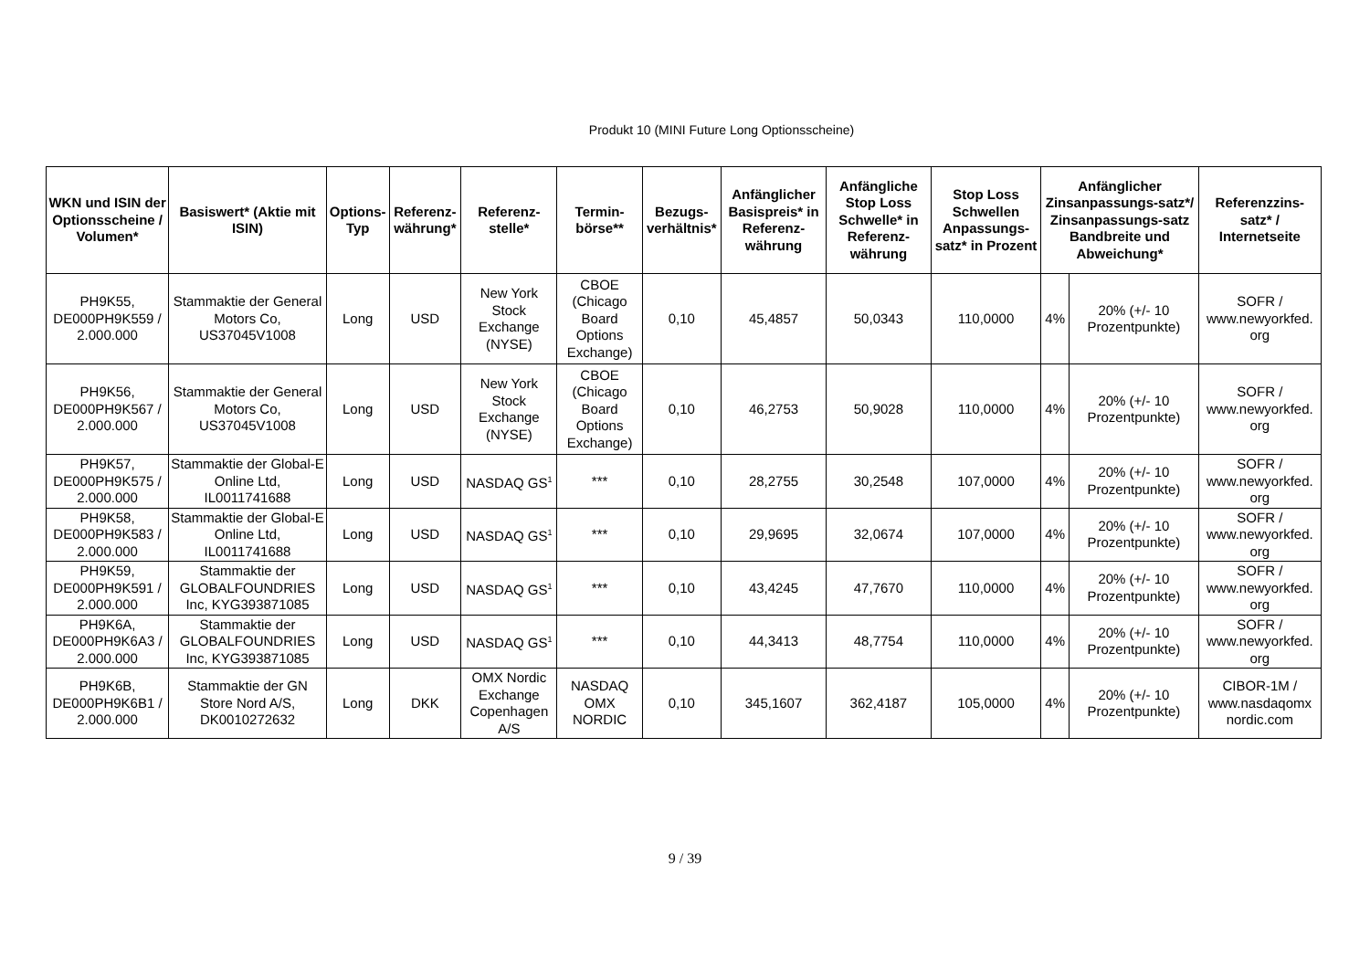Produkt 10 (MINI Future Long Optionsscheine)
| WKN und ISIN der Optionsscheine / Volumen* | Basiswert* (Aktie mit ISIN) | Options-Typ | Referenz-währung* | Referenz-stelle* | Termin-börse** | Bezugs-verhältnis* | Anfänglicher Basispreis* in Referenz-währung | Anfängliche Stop Loss Schwelle* in Referenz-währung | Stop Loss Schwellen Anpassungs-satz* in Prozent | Anfänglicher Zinsanpassungs-satz*/ Zinsanpassungs-satz Bandbreite und Abweichung* | | Referenzzins-satz* / Internetseite |
| --- | --- | --- | --- | --- | --- | --- | --- | --- | --- | --- | --- | --- |
| PH9K55, DE000PH9K559 / 2.000.000 | Stammaktie der General Motors Co, US37045V1008 | Long | USD | New York Stock Exchange (NYSE) | CBOE (Chicago Board Options Exchange) | 0,10 | 45,4857 | 50,0343 | 110,0000 | 4% | 20% (+/- 10 Prozentpunkte) | SOFR / www.newyorkfed. org |
| PH9K56, DE000PH9K567 / 2.000.000 | Stammaktie der General Motors Co, US37045V1008 | Long | USD | New York Stock Exchange (NYSE) | CBOE (Chicago Board Options Exchange) | 0,10 | 46,2753 | 50,9028 | 110,0000 | 4% | 20% (+/- 10 Prozentpunkte) | SOFR / www.newyorkfed. org |
| PH9K57, DE000PH9K575 / 2.000.000 | Stammaktie der Global-E Online Ltd, IL0011741688 | Long | USD | NASDAQ GS<sup>1</sup> | *** | 0,10 | 28,2755 | 30,2548 | 107,0000 | 4% | 20% (+/- 10 Prozentpunkte) | SOFR / www.newyorkfed. org |
| PH9K58, DE000PH9K583 / 2.000.000 | Stammaktie der Global-E Online Ltd, IL0011741688 | Long | USD | NASDAQ GS<sup>1</sup> | *** | 0,10 | 29,9695 | 32,0674 | 107,0000 | 4% | 20% (+/- 10 Prozentpunkte) | SOFR / www.newyorkfed. org |
| PH9K59, DE000PH9K591 / 2.000.000 | Stammaktie der GLOBALFOUNDRIES Inc, KYG393871085 | Long | USD | NASDAQ GS<sup>1</sup> | *** | 0,10 | 43,4245 | 47,7670 | 110,0000 | 4% | 20% (+/- 10 Prozentpunkte) | SOFR / www.newyorkfed. org |
| PH9K6A, DE000PH9K6A3 / 2.000.000 | Stammaktie der GLOBALFOUNDRIES Inc, KYG393871085 | Long | USD | NASDAQ GS<sup>1</sup> | *** | 0,10 | 44,3413 | 48,7754 | 110,0000 | 4% | 20% (+/- 10 Prozentpunkte) | SOFR / www.newyorkfed. org |
| PH9K6B, DE000PH9K6B1 / 2.000.000 | Stammaktie der GN Store Nord A/S, DK0010272632 | Long | DKK | OMX Nordic Exchange Copenhagen A/S | NASDAQ OMX NORDIC | 0,10 | 345,1607 | 362,4187 | 105,0000 | 4% | 20% (+/- 10 Prozentpunkte) | CIBOR-1M / www.nasdaqomx nordic.com |
9 / 39